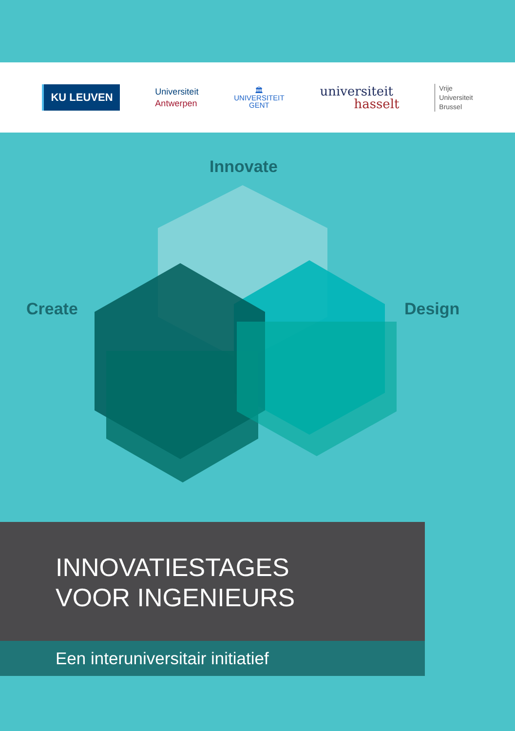KU LEUVEN
Universiteit
Antwerpen
🏛
UNIVERSITEIT
GENT
universiteit
hasselt
Vrije
Universiteit
Brussel
Innovate
Create Design
INNOVATIESTAGES
VOOR INGENIEURS
Een interuniversitair initiatief